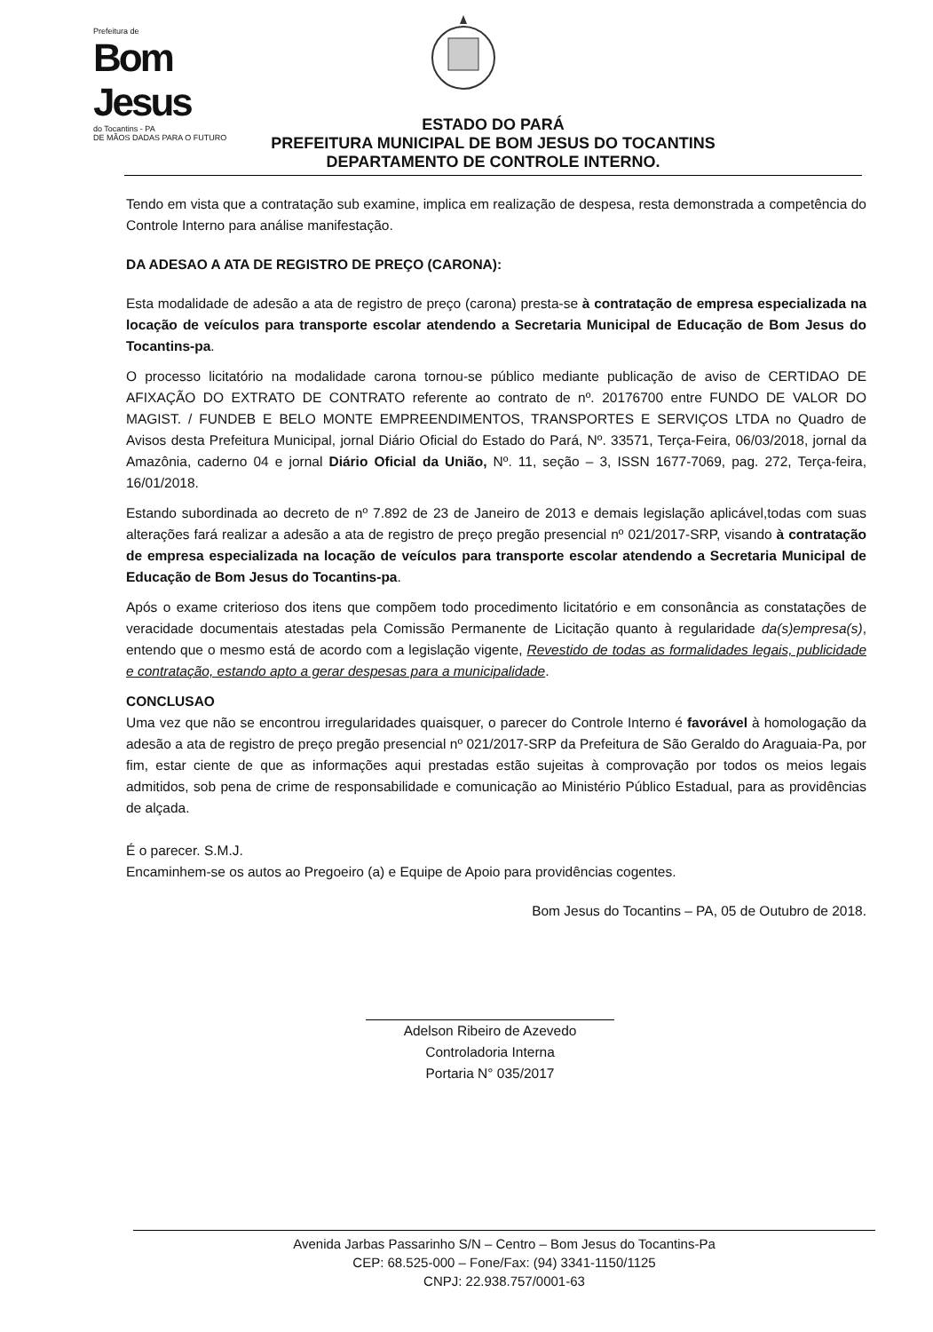Prefeitura de
Bom Jesus
do Tocantins - PA
DE MÃOS DADAS PARA O FUTURO
ESTADO DO PARÁ
PREFEITURA MUNICIPAL DE BOM JESUS DO TOCANTINS
DEPARTAMENTO DE CONTROLE INTERNO.
Tendo em vista que a contratação sub examine, implica em realização de despesa, resta demonstrada a competência do Controle Interno para análise manifestação.
DA ADESAO A ATA DE REGISTRO DE PREÇO (CARONA):
Esta modalidade de adesão a ata de registro de preço (carona) presta-se à contratação de empresa especializada na locação de veículos para transporte escolar atendendo a Secretaria Municipal de Educação de Bom Jesus do Tocantins-pa.
O processo licitatório na modalidade carona tornou-se público mediante publicação de aviso de CERTIDAO DE AFIXAÇÃO DO EXTRATO DE CONTRATO referente ao contrato de nº. 20176700 entre FUNDO DE VALOR DO MAGIST. / FUNDEB E BELO MONTE EMPREENDIMENTOS, TRANSPORTES E SERVIÇOS LTDA no Quadro de Avisos desta Prefeitura Municipal, jornal Diário Oficial do Estado do Pará, Nº. 33571, Terça-Feira, 06/03/2018, jornal da Amazônia, caderno 04 e jornal Diário Oficial da União, Nº. 11, seção – 3, ISSN 1677-7069, pag. 272, Terça-feira, 16/01/2018.
Estando subordinada ao decreto de nº 7.892 de 23 de Janeiro de 2013 e demais legislação aplicável,todas com suas alterações fará realizar a adesão a ata de registro de preço pregão presencial nº 021/2017-SRP, visando à contratação de empresa especializada na locação de veículos para transporte escolar atendendo a Secretaria Municipal de Educação de Bom Jesus do Tocantins-pa.
Após o exame criterioso dos itens que compõem todo procedimento licitatório e em consonância as constatações de veracidade documentais atestadas pela Comissão Permanente de Licitação quanto à regularidade da(s)empresa(s), entendo que o mesmo está de acordo com a legislação vigente, Revestido de todas as formalidades legais, publicidade e contratação, estando apto a gerar despesas para a municipalidade.
CONCLUSAO
Uma vez que não se encontrou irregularidades quaisquer, o parecer do Controle Interno é favorável à homologação da adesão a ata de registro de preço pregão presencial nº 021/2017-SRP da Prefeitura de São Geraldo do Araguaia-Pa, por fim, estar ciente de que as informações aqui prestadas estão sujeitas à comprovação por todos os meios legais admitidos, sob pena de crime de responsabilidade e comunicação ao Ministério Público Estadual, para as providências de alçada.
É o parecer. S.M.J.
Encaminhem-se os autos ao Pregoeiro (a) e Equipe de Apoio para providências cogentes.
Bom Jesus do Tocantins – PA, 05 de Outubro de 2018.
Adelson Ribeiro de Azevedo
Controladoria Interna
Portaria N° 035/2017
Avenida Jarbas Passarinho S/N – Centro – Bom Jesus do Tocantins-Pa
CEP: 68.525-000 – Fone/Fax: (94) 3341-1150/1125
CNPJ: 22.938.757/0001-63